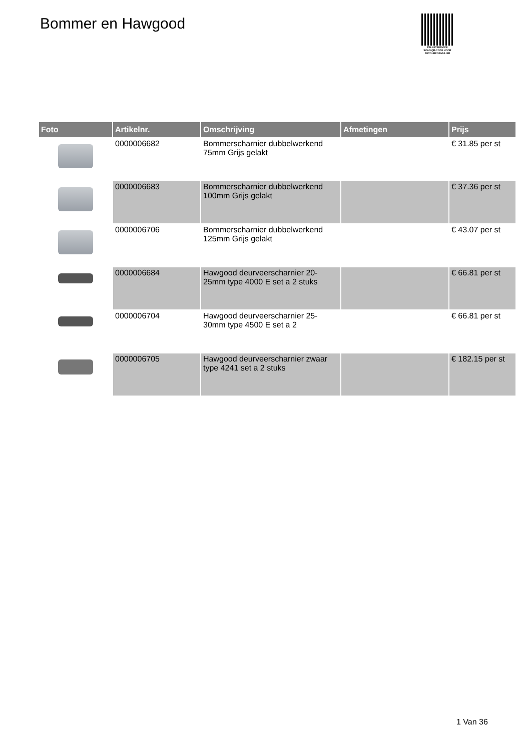Bommer en Hawgood
PALLETSERVICE
SCAN QR-CODE VOOR
RETOURFORMULIER
| Foto | Artikelnr. | Omschrijving | Afmetingen | Prijs |
| --- | --- | --- | --- | --- |
| | 0000006682 | Bommerscharnier dubbelwerkend 75mm Grijs gelakt | | € 31.85 per st |
| | 0000006683 | Bommerscharnier dubbelwerkend 100mm Grijs gelakt | | € 37.36 per st |
| | 0000006706 | Bommerscharnier dubbelwerkend 125mm Grijs gelakt | | € 43.07 per st |
| | 0000006684 | Hawgood deurveerscharnier 20-25mm type 4000 E set a 2 stuks | | € 66.81 per st |
| | 0000006704 | Hawgood deurveerscharnier 25-30mm type 4500 E set a 2 | | € 66.81 per st |
| | 0000006705 | Hawgood deurveerscharnier zwaar type 4241 set a 2 stuks | | € 182.15 per st |
1 Van 36